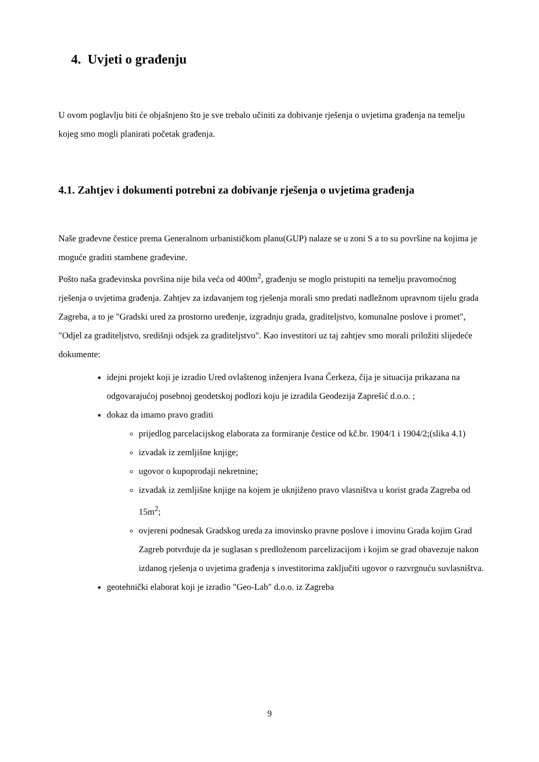4. Uvjeti o građenju
U ovom poglavlju biti će objašnjeno što je sve trebalo učiniti za dobivanje rješenja o uvjetima građenja na temelju kojeg smo mogli planirati početak građenja.
4.1. Zahtjev i dokumenti potrebni za dobivanje rješenja o uvjetima građenja
Naše građevne čestice prema Generalnom urbanističkom planu(GUP) nalaze se u zoni S a to su površine na kojima je moguće graditi stambene građevine.
Pošto naša građevinska površina nije bila veća od 400m<sup>2</sup>, građenju se moglo pristupiti na temelju pravomoćnog rješenja o uvjetima građenja. Zahtjev za izdavanjem tog rješenja morali smo predati nadležnom upravnom tijelu grada Zagreba, a to je "Gradski ured za prostorno uređenje, izgradnju grada, graditeljstvo, komunalne poslove i promet", "Odjel za graditeljstvo, središnji odsjek za graditeljstvo". Kao investitori uz taj zahtjev smo morali priložiti slijedeće dokumente:
idejni projekt koji je izradio Ured ovlaštenog inženjera Ivana Čerkeza, čija je situacija prikazana na odgovarajućoj posebnoj geodetskoj podlozi koju je izradila Geodezija Zaprešić d.o.o. ;
dokaz da imamo pravo graditi
prijedlog parcelacijskog elaborata za formiranje čestice od kč.br. 1904/1 i 1904/2;(slika 4.1)
izvadak iz zemljišne knjige;
ugovor o kupoprodaji nekretnine;
izvadak iz zemljišne knjige na kojem je uknjiženo pravo vlasništva u korist grada Zagreba od 15m<sup>2</sup>;
ovjereni podnesak Gradskog ureda za imovinsko pravne poslove i imovinu Grada kojim Grad Zagreb potvrđuje da je suglasan s predloženom parcelizacijom i kojim se grad obavezuje nakon izdanog rješenja o uvjetima građenja s investitorima zaključiti ugovor o razvrgnuću suvlasništva.
geotehnički elaborat koji je izradio "Geo-Lab" d.o.o. iz Zagreba
9